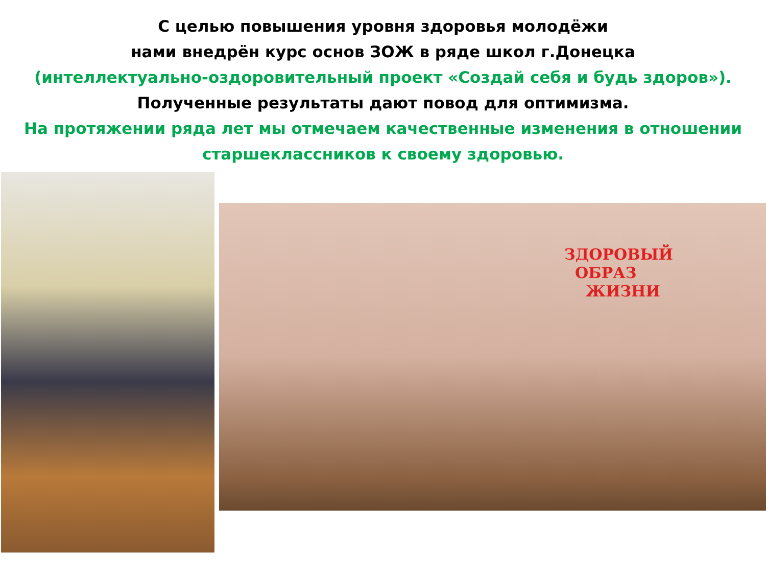С целью повышения уровня здоровья молодёжи
нами внедрён курс основ ЗОЖ в ряде школ г.Донецка
(интеллектуально-оздоровительный проект «Создай себя и будь здоров»).
Полученные результаты дают повод для оптимизма.
На протяжении ряда лет мы отмечаем качественные изменения в отношении старшеклассников к своему здоровью.
ЗДОРОВЫЙ
ОБРАЗ
ЖИЗНИ